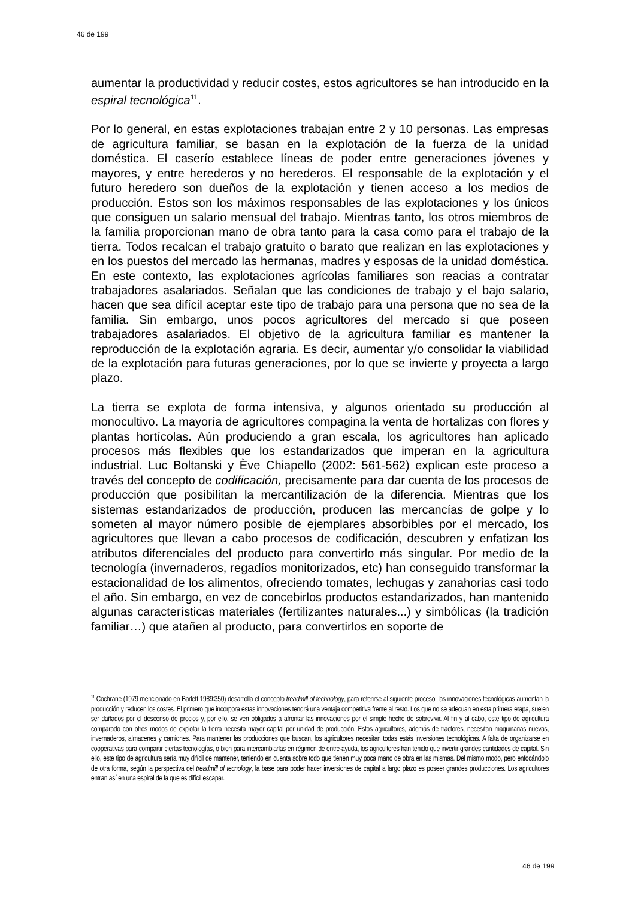46 de 199
aumentar la productividad y reducir costes, estos agricultores se han introducido en la espiral tecnológica<sup>11</sup>.
Por lo general, en estas explotaciones trabajan entre 2 y 10 personas. Las empresas de agricultura familiar, se basan en la explotación de la fuerza de la unidad doméstica. El caserío establece líneas de poder entre generaciones jóvenes y mayores, y entre herederos y no herederos. El responsable de la explotación y el futuro heredero son dueños de la explotación y tienen acceso a los medios de producción. Estos son los máximos responsables de las explotaciones y los únicos que consiguen un salario mensual del trabajo. Mientras tanto, los otros miembros de la familia proporcionan mano de obra tanto para la casa como para el trabajo de la tierra. Todos recalcan el trabajo gratuito o barato que realizan en las explotaciones y en los puestos del mercado las hermanas, madres y esposas de la unidad doméstica. En este contexto, las explotaciones agrícolas familiares son reacias a contratar trabajadores asalariados. Señalan que las condiciones de trabajo y el bajo salario, hacen que sea difícil aceptar este tipo de trabajo para una persona que no sea de la familia. Sin embargo, unos pocos agricultores del mercado sí que poseen trabajadores asalariados. El objetivo de la agricultura familiar es mantener la reproducción de la explotación agraria. Es decir, aumentar y/o consolidar la viabilidad de la explotación para futuras generaciones, por lo que se invierte y proyecta a largo plazo.
La tierra se explota de forma intensiva, y algunos orientado su producción al monocultivo. La mayoría de agricultores compagina la venta de hortalizas con flores y plantas hortícolas. Aún produciendo a gran escala, los agricultores han aplicado procesos más flexibles que los estandarizados que imperan en la agricultura industrial. Luc Boltanski y Ève Chiapello (2002: 561-562) explican este proceso a través del concepto de codificación, precisamente para dar cuenta de los procesos de producción que posibilitan la mercantilización de la diferencia. Mientras que los sistemas estandarizados de producción, producen las mercancías de golpe y lo someten al mayor número posible de ejemplares absorbibles por el mercado, los agricultores que llevan a cabo procesos de codificación, descubren y enfatizan los atributos diferenciales del producto para convertirlo más singular. Por medio de la tecnología (invernaderos, regadíos monitorizados, etc) han conseguido transformar la estacionalidad de los alimentos, ofreciendo tomates, lechugas y zanahorias casi todo el año. Sin embargo, en vez de concebirlos productos estandarizados, han mantenido algunas características materiales (fertilizantes naturales...) y simbólicas (la tradición familiar…) que atañen al producto, para convertirlos en soporte de
<sup>11</sup> Cochrane (1979 mencionado en Barlett 1989:350) desarrolla el concepto treadmill of technology, para referirse al siguiente proceso: las innovaciones tecnológicas aumentan la producción y reducen los costes. El primero que incorpora estas innovaciones tendrá una ventaja competitiva frente al resto. Los que no se adecuan en esta primera etapa, suelen ser dañados por el descenso de precios y, por ello, se ven obligados a afrontar las innovaciones por el simple hecho de sobrevivir. Al fin y al cabo, este tipo de agricultura comparado con otros modos de explotar la tierra necesita mayor capital por unidad de producción. Estos agricultores, además de tractores, necesitan maquinarias nuevas, invernaderos, almacenes y camiones. Para mantener las producciones que buscan, los agricultores necesitan todas estás inversiones tecnológicas. A falta de organizarse en cooperativas para compartir ciertas tecnologías, o bien para intercambiarlas en régimen de entre-ayuda, los agricultores han tenido que invertir grandes cantidades de capital. Sin ello, este tipo de agricultura sería muy difícil de mantener, teniendo en cuenta sobre todo que tienen muy poca mano de obra en las mismas. Del mismo modo, pero enfocándolo de otra forma, según la perspectiva del treadmill of tecnology, la base para poder hacer inversiones de capital a largo plazo es poseer grandes producciones. Los agricultores entran así en una espiral de la que es difícil escapar.
46 de 199